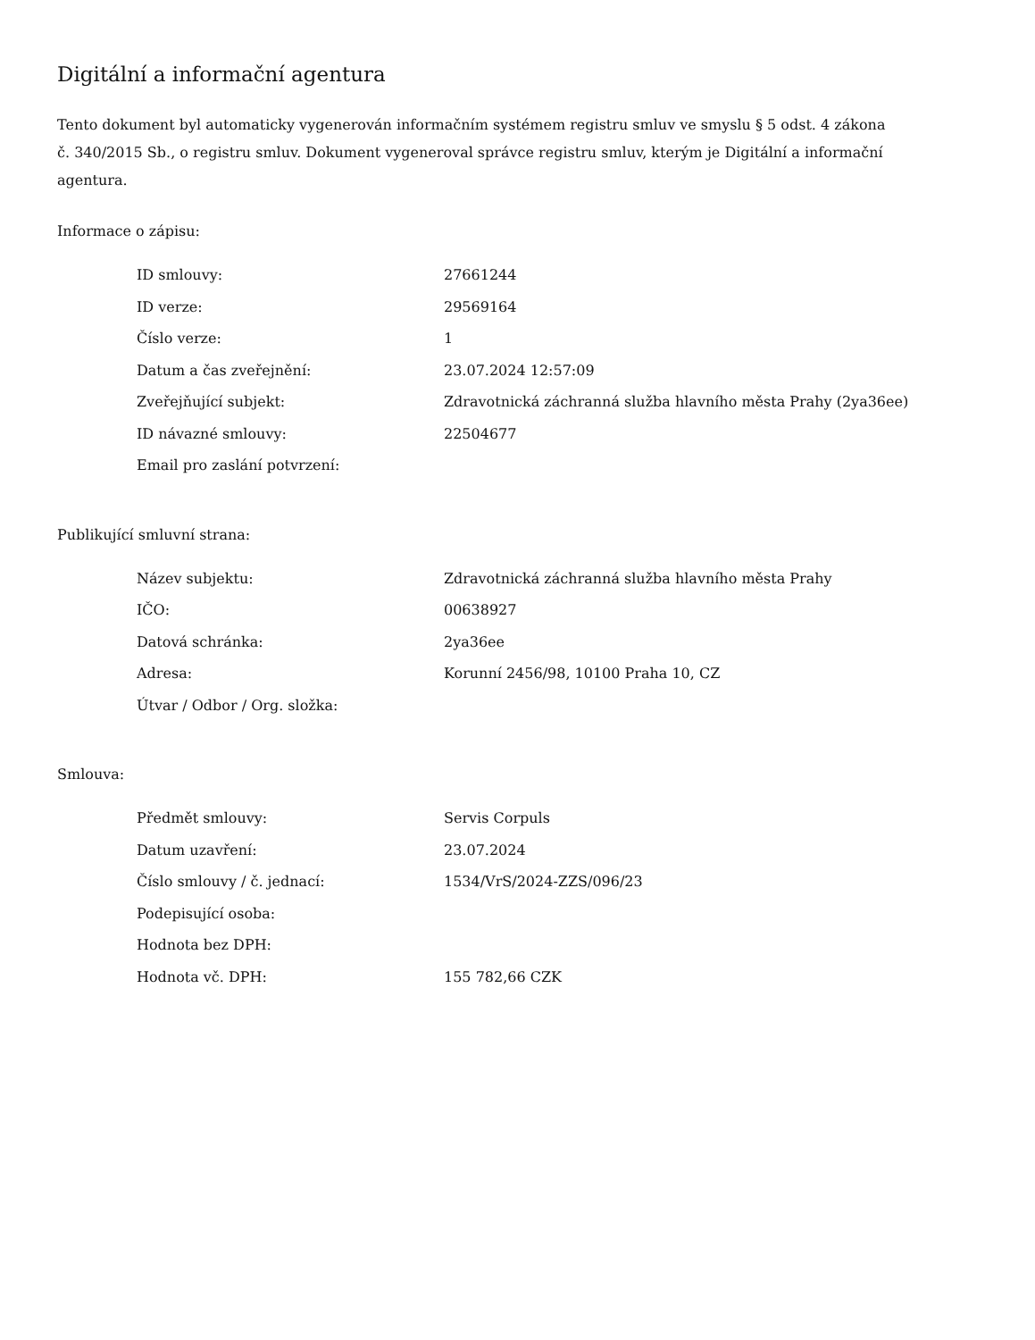Digitální a informační agentura
Tento dokument byl automaticky vygenerován informačním systémem registru smluv ve smyslu § 5 odst. 4 zákona
č. 340/2015 Sb., o registru smluv. Dokument vygeneroval správce registru smluv, kterým je Digitální a informační agentura.
Informace o zápisu:
| ID smlouvy: | 27661244 |
| ID verze: | 29569164 |
| Číslo verze: | 1 |
| Datum a čas zveřejnění: | 23.07.2024 12:57:09 |
| Zveřejňující subjekt: | Zdravotnická záchranná služba hlavního města Prahy (2ya36ee) |
| ID návazné smlouvy: | 22504677 |
| Email pro zaslání potvrzení: | |
Publikující smluvní strana:
| Název subjektu: | Zdravotnická záchranná služba hlavního města Prahy |
| IČO: | 00638927 |
| Datová schránka: | 2ya36ee |
| Adresa: | Korunní 2456/98, 10100 Praha 10, CZ |
| Útvar / Odbor / Org. složka: | |
Smlouva:
| Předmět smlouvy: | Servis Corpuls |
| Datum uzavření: | 23.07.2024 |
| Číslo smlouvy / č. jednací: | 1534/VrS/2024-ZZS/096/23 |
| Podepisující osoba: | |
| Hodnota bez DPH: | |
| Hodnota vč. DPH: | 155 782,66 CZK |